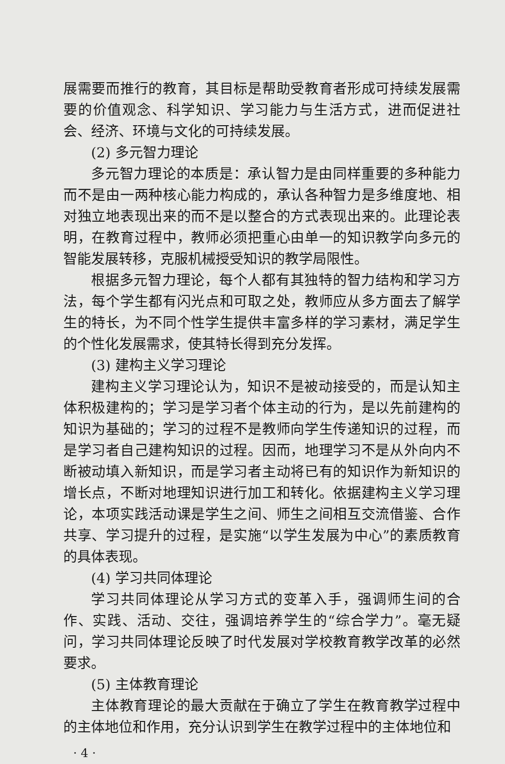展需要而推行的教育，其目标是帮助受教育者形成可持续发展需要的价值观念、科学知识、学习能力与生活方式，进而促进社会、经济、环境与文化的可持续发展。
(2) 多元智力理论
多元智力理论的本质是：承认智力是由同样重要的多种能力而不是由一两种核心能力构成的，承认各种智力是多维度地、相对独立地表现出来的而不是以整合的方式表现出来的。此理论表明，在教育过程中，教师必须把重心由单一的知识教学向多元的智能发展转移，克服机械授受知识的教学局限性。
根据多元智力理论，每个人都有其独特的智力结构和学习方法，每个学生都有闪光点和可取之处，教师应从多方面去了解学生的特长，为不同个性学生提供丰富多样的学习素材，满足学生的个性化发展需求，使其特长得到充分发挥。
(3) 建构主义学习理论
建构主义学习理论认为，知识不是被动接受的，而是认知主体积极建构的；学习是学习者个体主动的行为，是以先前建构的知识为基础的；学习的过程不是教师向学生传递知识的过程，而是学习者自己建构知识的过程。因而，地理学习不是从外向内不断被动填入新知识，而是学习者主动将已有的知识作为新知识的增长点，不断对地理知识进行加工和转化。依据建构主义学习理论，本项实践活动课是学生之间、师生之间相互交流借鉴、合作共享、学习提升的过程，是实施“以学生发展为中心”的素质教育的具体表现。
(4) 学习共同体理论
学习共同体理论从学习方式的变革入手，强调师生间的合作、实践、活动、交往，强调培养学生的“综合学力”。毫无疑问，学习共同体理论反映了时代发展对学校教育教学改革的必然要求。
(5) 主体教育理论
主体教育理论的最大贡献在于确立了学生在教育教学过程中的主体地位和作用，充分认识到学生在教学过程中的主体地位和
· 4 ·